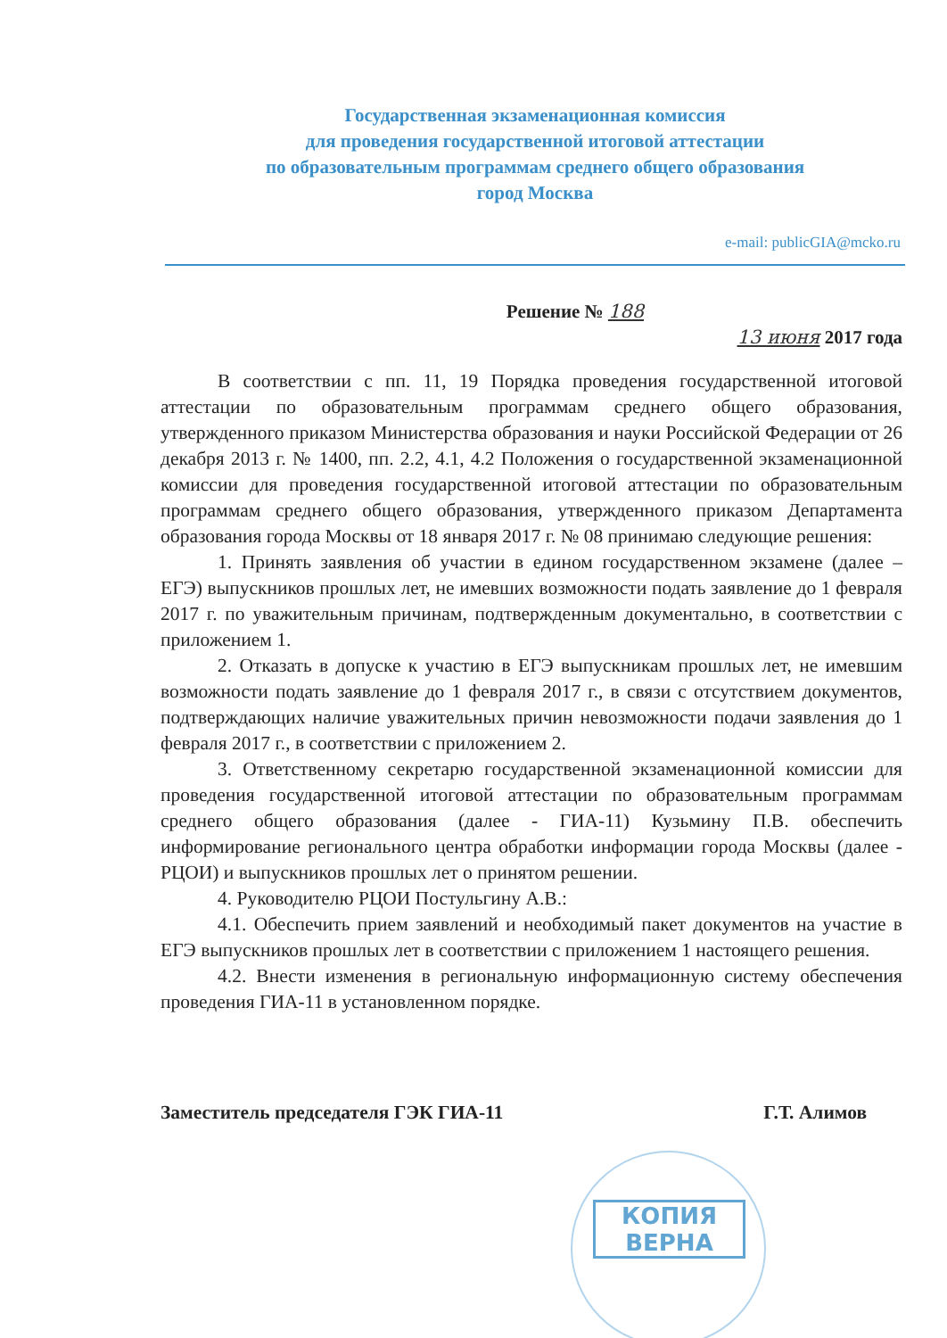Государственная экзаменационная комиссия
для проведения государственной итоговой аттестации
по образовательным программам среднего общего образования
город Москва
e-mail: publicGIA@mcko.ru
КОПИЯ
ВЕРНА
Решение № 188
13 июня 2017 года
В соответствии с пп. 11, 19 Порядка проведения государственной итоговой аттестации по образовательным программам среднего общего образования, утвержденного приказом Министерства образования и науки Российской Федерации от 26 декабря 2013 г. № 1400, пп. 2.2, 4.1, 4.2 Положения о государственной экзаменационной комиссии для проведения государственной итоговой аттестации по образовательным программам среднего общего образования, утвержденного приказом Департамента образования города Москвы от 18 января 2017 г. № 08 принимаю следующие решения:
1. Принять заявления об участии в едином государственном экзамене (далее – ЕГЭ) выпускников прошлых лет, не имевших возможности подать заявление до 1 февраля 2017 г. по уважительным причинам, подтвержденным документально, в соответствии с приложением 1.
2. Отказать в допуске к участию в ЕГЭ выпускникам прошлых лет, не имевшим возможности подать заявление до 1 февраля 2017 г., в связи с отсутствием документов, подтверждающих наличие уважительных причин невозможности подачи заявления до 1 февраля 2017 г., в соответствии с приложением 2.
3. Ответственному секретарю государственной экзаменационной комиссии для проведения государственной итоговой аттестации по образовательным программам среднего общего образования (далее - ГИА-11) Кузьмину П.В. обеспечить информирование регионального центра обработки информации города Москвы (далее - РЦОИ) и выпускников прошлых лет о принятом решении.
4. Руководителю РЦОИ Постульгину А.В.:
4.1. Обеспечить прием заявлений и необходимый пакет документов на участие в ЕГЭ выпускников прошлых лет в соответствии с приложением 1 настоящего решения.
4.2. Внести изменения в региональную информационную систему обеспечения проведения ГИА-11 в установленном порядке.
Заместитель председателя ГЭК ГИА-11 Г.Т. Алимов